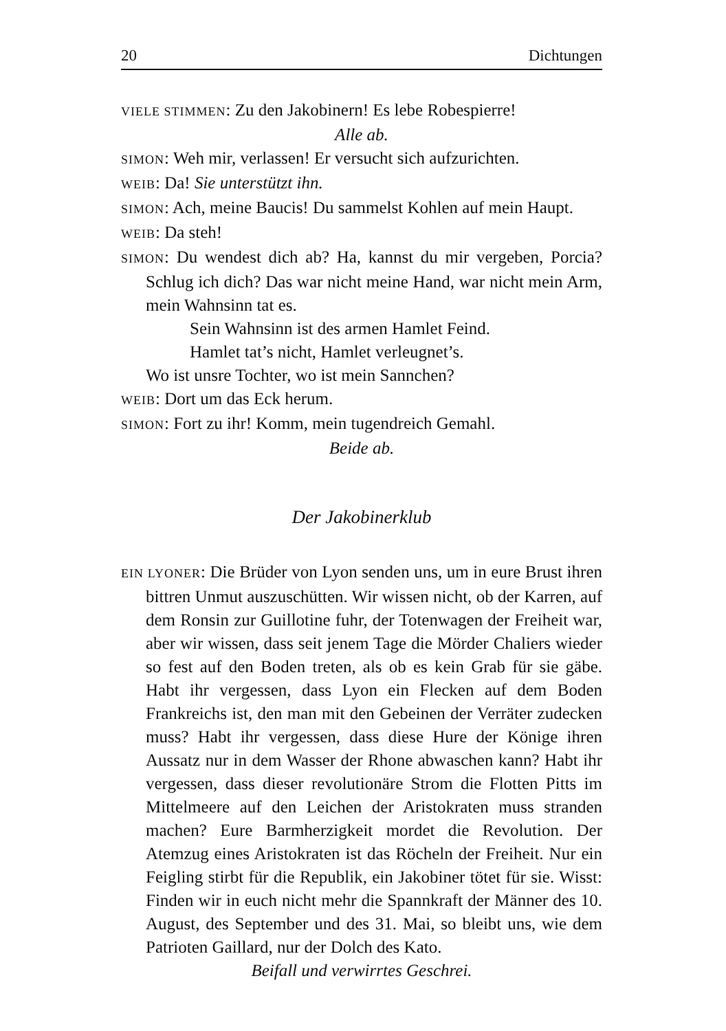20 Dichtungen
VIELE STIMMEN: Zu den Jakobinern! Es lebe Robespierre!
Alle ab.
SIMON: Weh mir, verlassen! Er versucht sich aufzurichten.
WEIB: Da! Sie unterstützt ihn.
SIMON: Ach, meine Baucis! Du sammelst Kohlen auf mein Haupt.
WEIB: Da steh!
SIMON: Du wendest dich ab? Ha, kannst du mir vergeben, Porcia? Schlug ich dich? Das war nicht meine Hand, war nicht mein Arm, mein Wahnsinn tat es.
Sein Wahnsinn ist des armen Hamlet Feind.
Hamlet tat’s nicht, Hamlet verleugnet’s.
Wo ist unsre Tochter, wo ist mein Sannchen?
WEIB: Dort um das Eck herum.
SIMON: Fort zu ihr! Komm, mein tugendreich Gemahl.
Beide ab.
Der Jakobinerklub
EIN LYONER: Die Brüder von Lyon senden uns, um in eure Brust ihren bittren Unmut auszuschütten. Wir wissen nicht, ob der Karren, auf dem Ronsin zur Guillotine fuhr, der Totenwagen der Freiheit war, aber wir wissen, dass seit jenem Tage die Mörder Chaliers wieder so fest auf den Boden treten, als ob es kein Grab für sie gäbe. Habt ihr vergessen, dass Lyon ein Flecken auf dem Boden Frankreichs ist, den man mit den Gebeinen der Verräter zudecken muss? Habt ihr vergessen, dass diese Hure der Könige ihren Aussatz nur in dem Wasser der Rhone abwaschen kann? Habt ihr vergessen, dass dieser revolutionäre Strom die Flotten Pitts im Mittelmeere auf den Leichen der Aristokraten muss stranden machen? Eure Barmherzigkeit mordet die Revolution. Der Atemzug eines Aristokraten ist das Röcheln der Freiheit. Nur ein Feigling stirbt für die Republik, ein Jakobiner tötet für sie. Wisst: Finden wir in euch nicht mehr die Spannkraft der Männer des 10. August, des September und des 31. Mai, so bleibt uns, wie dem Patrioten Gaillard, nur der Dolch des Kato.
Beifall und verwirrtes Geschrei.